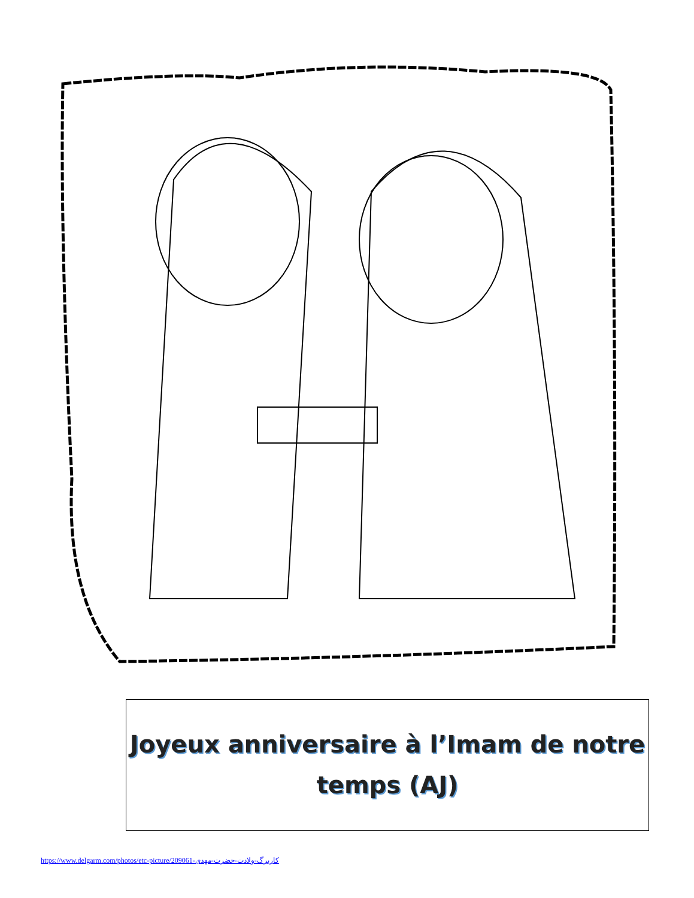Joyeux anniversaire à l’Imam de notre
temps (AJ)
https://www.delgarm.com/photos/etc-picture/209061-کاربرگ-ولادت-حضرت-مهدی